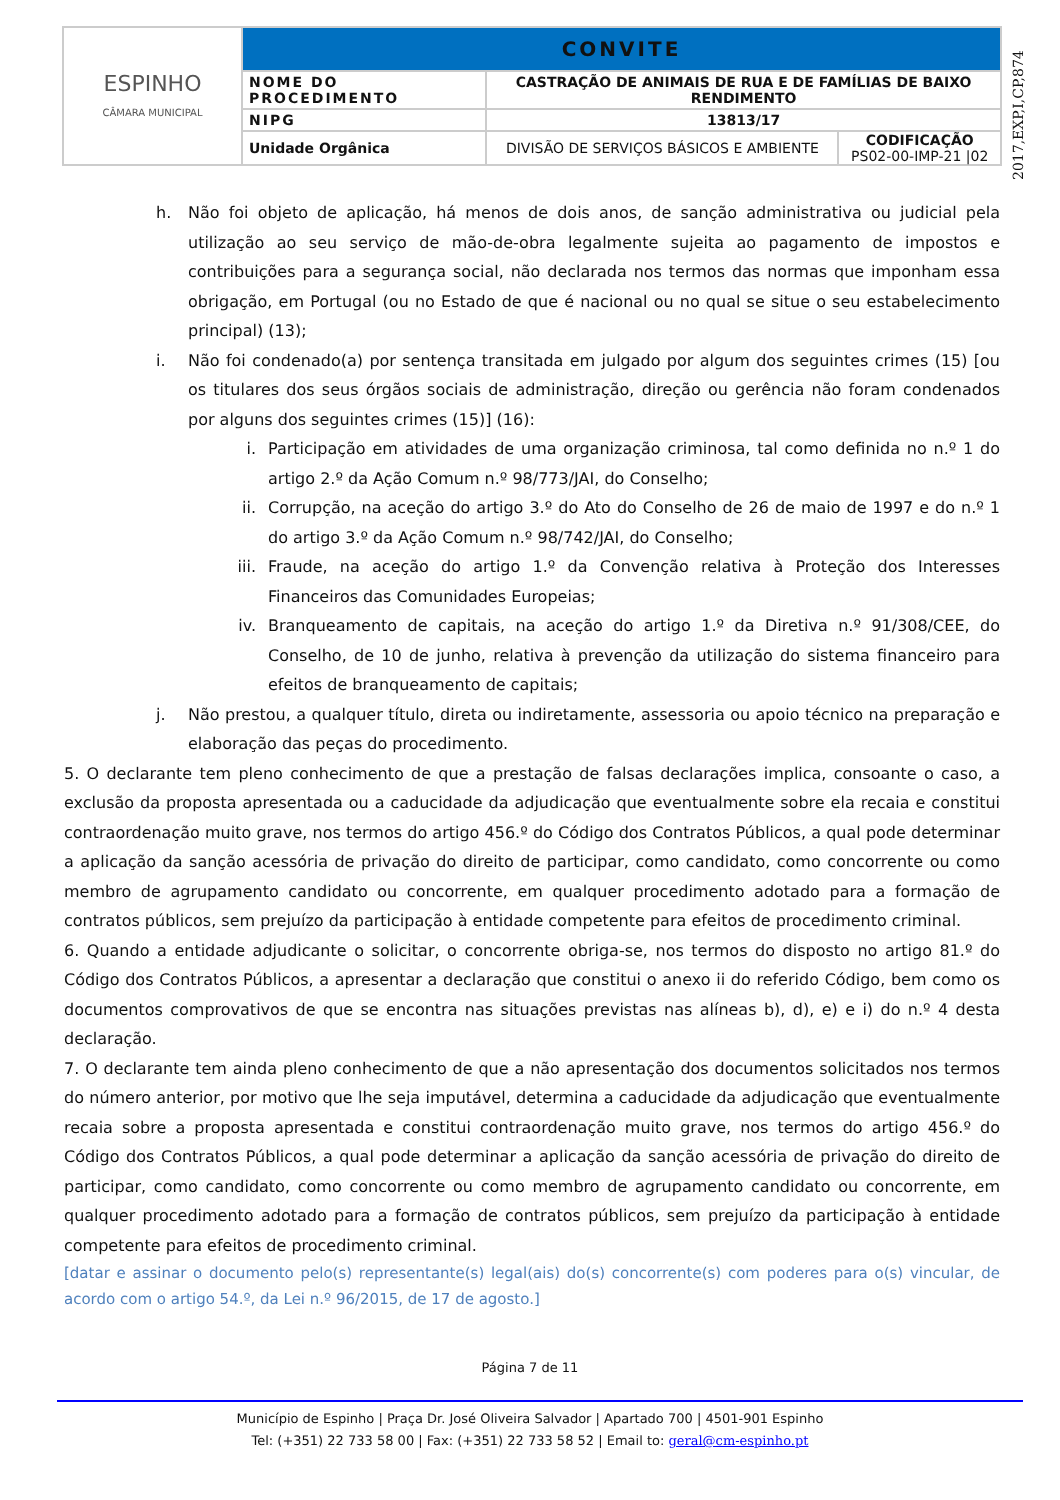| ESPINHO CÂMARA MUNICIPAL | CONVITE | | |
| | NOME DO PROCEDIMENTO | CASTRAÇÃO DE ANIMAIS DE RUA E DE FAMÍLIAS DE BAIXO RENDIMENTO | |
| | NIPG | 13813/17 | |
| | Unidade Orgânica | DIVISÃO DE SERVIÇOS BÁSICOS E AMBIENTE | CODIFICAÇÃO PS02-00-IMP-21 /02 |
2017,EXP,I,CP,874
h. Não foi objeto de aplicação, há menos de dois anos, de sanção administrativa ou judicial pela utilização ao seu serviço de mão-de-obra legalmente sujeita ao pagamento de impostos e contribuições para a segurança social, não declarada nos termos das normas que imponham essa obrigação, em Portugal (ou no Estado de que é nacional ou no qual se situe o seu estabelecimento principal) (13);
i. Não foi condenado(a) por sentença transitada em julgado por algum dos seguintes crimes (15) [ou os titulares dos seus órgãos sociais de administração, direção ou gerência não foram condenados por alguns dos seguintes crimes (15)] (16):
i. Participação em atividades de uma organização criminosa, tal como definida no n.º 1 do artigo 2.º da Ação Comum n.º 98/773/JAI, do Conselho;
ii. Corrupção, na aceção do artigo 3.º do Ato do Conselho de 26 de maio de 1997 e do n.º 1 do artigo 3.º da Ação Comum n.º 98/742/JAI, do Conselho;
iii. Fraude, na aceção do artigo 1.º da Convenção relativa à Proteção dos Interesses Financeiros das Comunidades Europeias;
iv. Branqueamento de capitais, na aceção do artigo 1.º da Diretiva n.º 91/308/CEE, do Conselho, de 10 de junho, relativa à prevenção da utilização do sistema financeiro para efeitos de branqueamento de capitais;
j. Não prestou, a qualquer título, direta ou indiretamente, assessoria ou apoio técnico na preparação e elaboração das peças do procedimento.
5. O declarante tem pleno conhecimento de que a prestação de falsas declarações implica, consoante o caso, a exclusão da proposta apresentada ou a caducidade da adjudicação que eventualmente sobre ela recaia e constitui contraordenação muito grave, nos termos do artigo 456.º do Código dos Contratos Públicos, a qual pode determinar a aplicação da sanção acessória de privação do direito de participar, como candidato, como concorrente ou como membro de agrupamento candidato ou concorrente, em qualquer procedimento adotado para a formação de contratos públicos, sem prejuízo da participação à entidade competente para efeitos de procedimento criminal.
6. Quando a entidade adjudicante o solicitar, o concorrente obriga-se, nos termos do disposto no artigo 81.º do Código dos Contratos Públicos, a apresentar a declaração que constitui o anexo ii do referido Código, bem como os documentos comprovativos de que se encontra nas situações previstas nas alíneas b), d), e) e i) do n.º 4 desta declaração.
7. O declarante tem ainda pleno conhecimento de que a não apresentação dos documentos solicitados nos termos do número anterior, por motivo que lhe seja imputável, determina a caducidade da adjudicação que eventualmente recaia sobre a proposta apresentada e constitui contraordenação muito grave, nos termos do artigo 456.º do Código dos Contratos Públicos, a qual pode determinar a aplicação da sanção acessória de privação do direito de participar, como candidato, como concorrente ou como membro de agrupamento candidato ou concorrente, em qualquer procedimento adotado para a formação de contratos públicos, sem prejuízo da participação à entidade competente para efeitos de procedimento criminal.
[datar e assinar o documento pelo(s) representante(s) legal(ais) do(s) concorrente(s) com poderes para o(s) vincular, de acordo com o artigo 54.º, da Lei n.º 96/2015, de 17 de agosto.]
Página 7 de 11
Município de Espinho | Praça Dr. José Oliveira Salvador | Apartado 700 | 4501-901 Espinho
Tel: (+351) 22 733 58 00 | Fax: (+351) 22 733 58 52 | Email to: geral@cm-espinho.pt